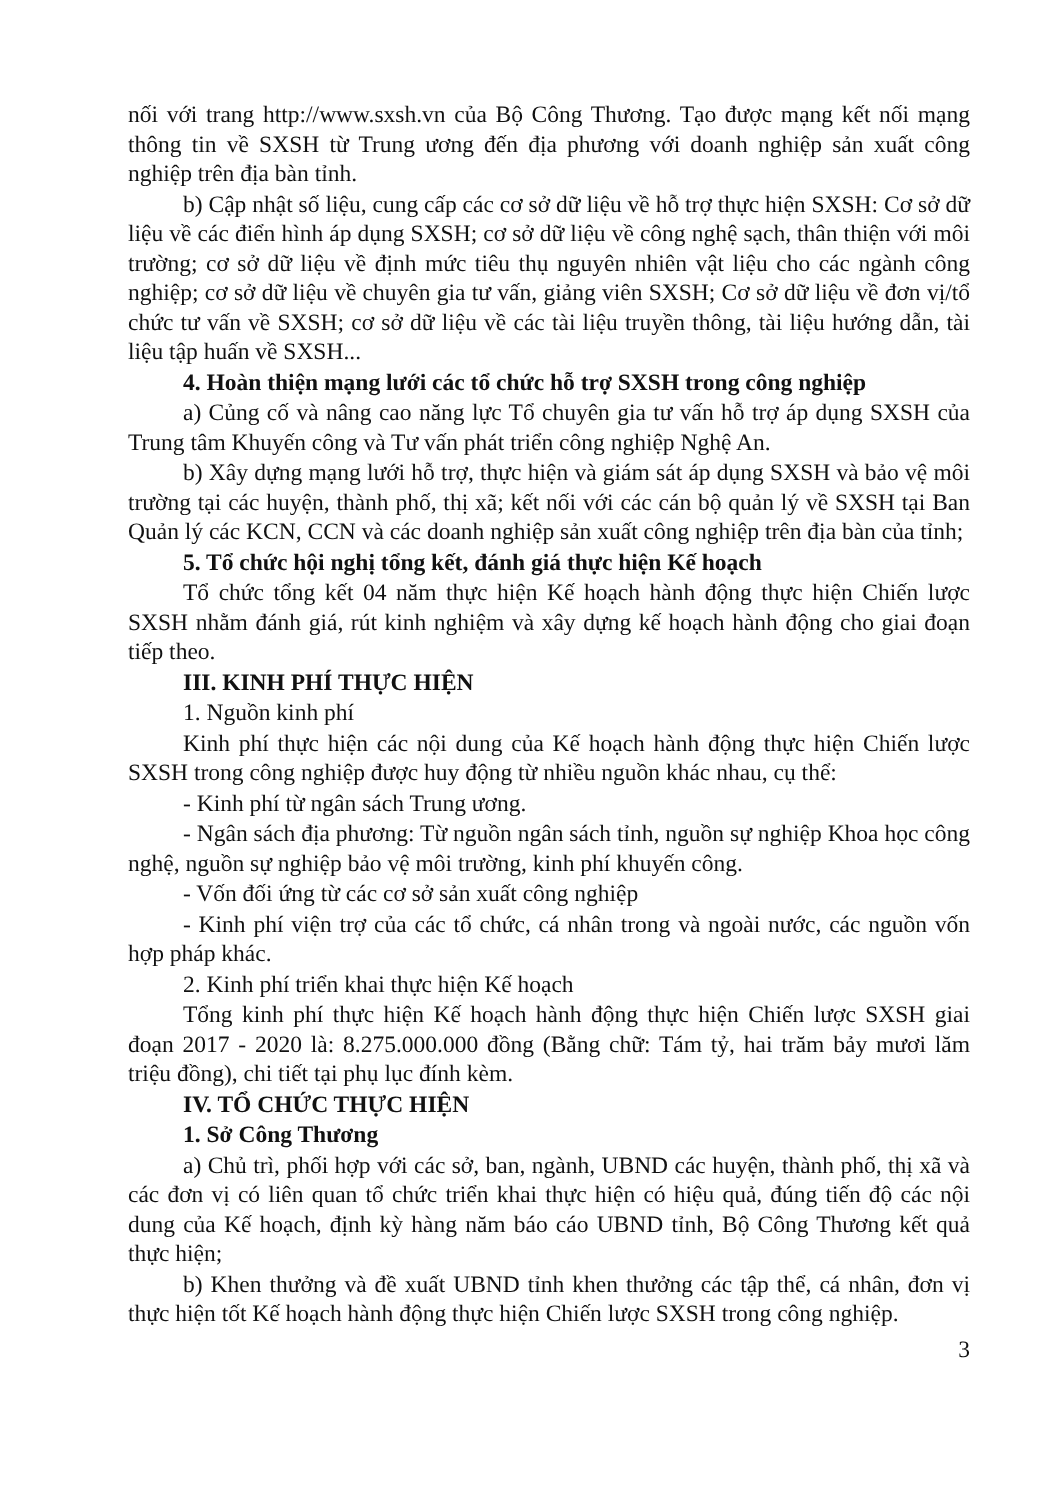nối với trang http://www.sxsh.vn của Bộ Công Thương. Tạo được mạng kết nối mạng thông tin về SXSH từ Trung ương đến địa phương với doanh nghiệp sản xuất công nghiệp trên địa bàn tỉnh.
b) Cập nhật số liệu, cung cấp các cơ sở dữ liệu về hỗ trợ thực hiện SXSH: Cơ sở dữ liệu về các điển hình áp dụng SXSH; cơ sở dữ liệu về công nghệ sạch, thân thiện với môi trường; cơ sở dữ liệu về định mức tiêu thụ nguyên nhiên vật liệu cho các ngành công nghiệp; cơ sở dữ liệu về chuyên gia tư vấn, giảng viên SXSH; Cơ sở dữ liệu về đơn vị/tổ chức tư vấn về SXSH; cơ sở dữ liệu về các tài liệu truyền thông, tài liệu hướng dẫn, tài liệu tập huấn về SXSH...
4. Hoàn thiện mạng lưới các tổ chức hỗ trợ SXSH trong công nghiệp
a) Củng cố và nâng cao năng lực Tổ chuyên gia tư vấn hỗ trợ áp dụng SXSH của Trung tâm Khuyến công và Tư vấn phát triển công nghiệp Nghệ An.
b) Xây dựng mạng lưới hỗ trợ, thực hiện và giám sát áp dụng SXSH và bảo vệ môi trường tại các huyện, thành phố, thị xã; kết nối với các cán bộ quản lý về SXSH tại Ban Quản lý các KCN, CCN và các doanh nghiệp sản xuất công nghiệp trên địa bàn của tỉnh;
5. Tổ chức hội nghị tổng kết, đánh giá thực hiện Kế hoạch
Tổ chức tổng kết 04 năm thực hiện Kế hoạch hành động thực hiện Chiến lược SXSH nhằm đánh giá, rút kinh nghiệm và xây dựng kế hoạch hành động cho giai đoạn tiếp theo.
III. KINH PHÍ THỰC HIỆN
1. Nguồn kinh phí
Kinh phí thực hiện các nội dung của Kế hoạch hành động thực hiện Chiến lược SXSH trong công nghiệp được huy động từ nhiều nguồn khác nhau, cụ thể:
- Kinh phí từ ngân sách Trung ương.
- Ngân sách địa phương: Từ nguồn ngân sách tỉnh, nguồn sự nghiệp Khoa học công nghệ, nguồn sự nghiệp bảo vệ môi trường, kinh phí khuyến công.
- Vốn đối ứng từ các cơ sở sản xuất công nghiệp
- Kinh phí viện trợ của các tổ chức, cá nhân trong và ngoài nước, các nguồn vốn hợp pháp khác.
2. Kinh phí triển khai thực hiện Kế hoạch
Tổng kinh phí thực hiện Kế hoạch hành động thực hiện Chiến lược SXSH giai đoạn 2017 - 2020 là: 8.275.000.000 đồng (Bằng chữ: Tám tỷ, hai trăm bảy mươi lăm triệu đồng), chi tiết tại phụ lục đính kèm.
IV. TỔ CHỨC THỰC HIỆN
1. Sở Công Thương
a) Chủ trì, phối hợp với các sở, ban, ngành, UBND các huyện, thành phố, thị xã và các đơn vị có liên quan tổ chức triển khai thực hiện có hiệu quả, đúng tiến độ các nội dung của Kế hoạch, định kỳ hàng năm báo cáo UBND tỉnh, Bộ Công Thương kết quả thực hiện;
b) Khen thưởng và đề xuất UBND tỉnh khen thưởng các tập thể, cá nhân, đơn vị thực hiện tốt Kế hoạch hành động thực hiện Chiến lược SXSH trong công nghiệp.
3